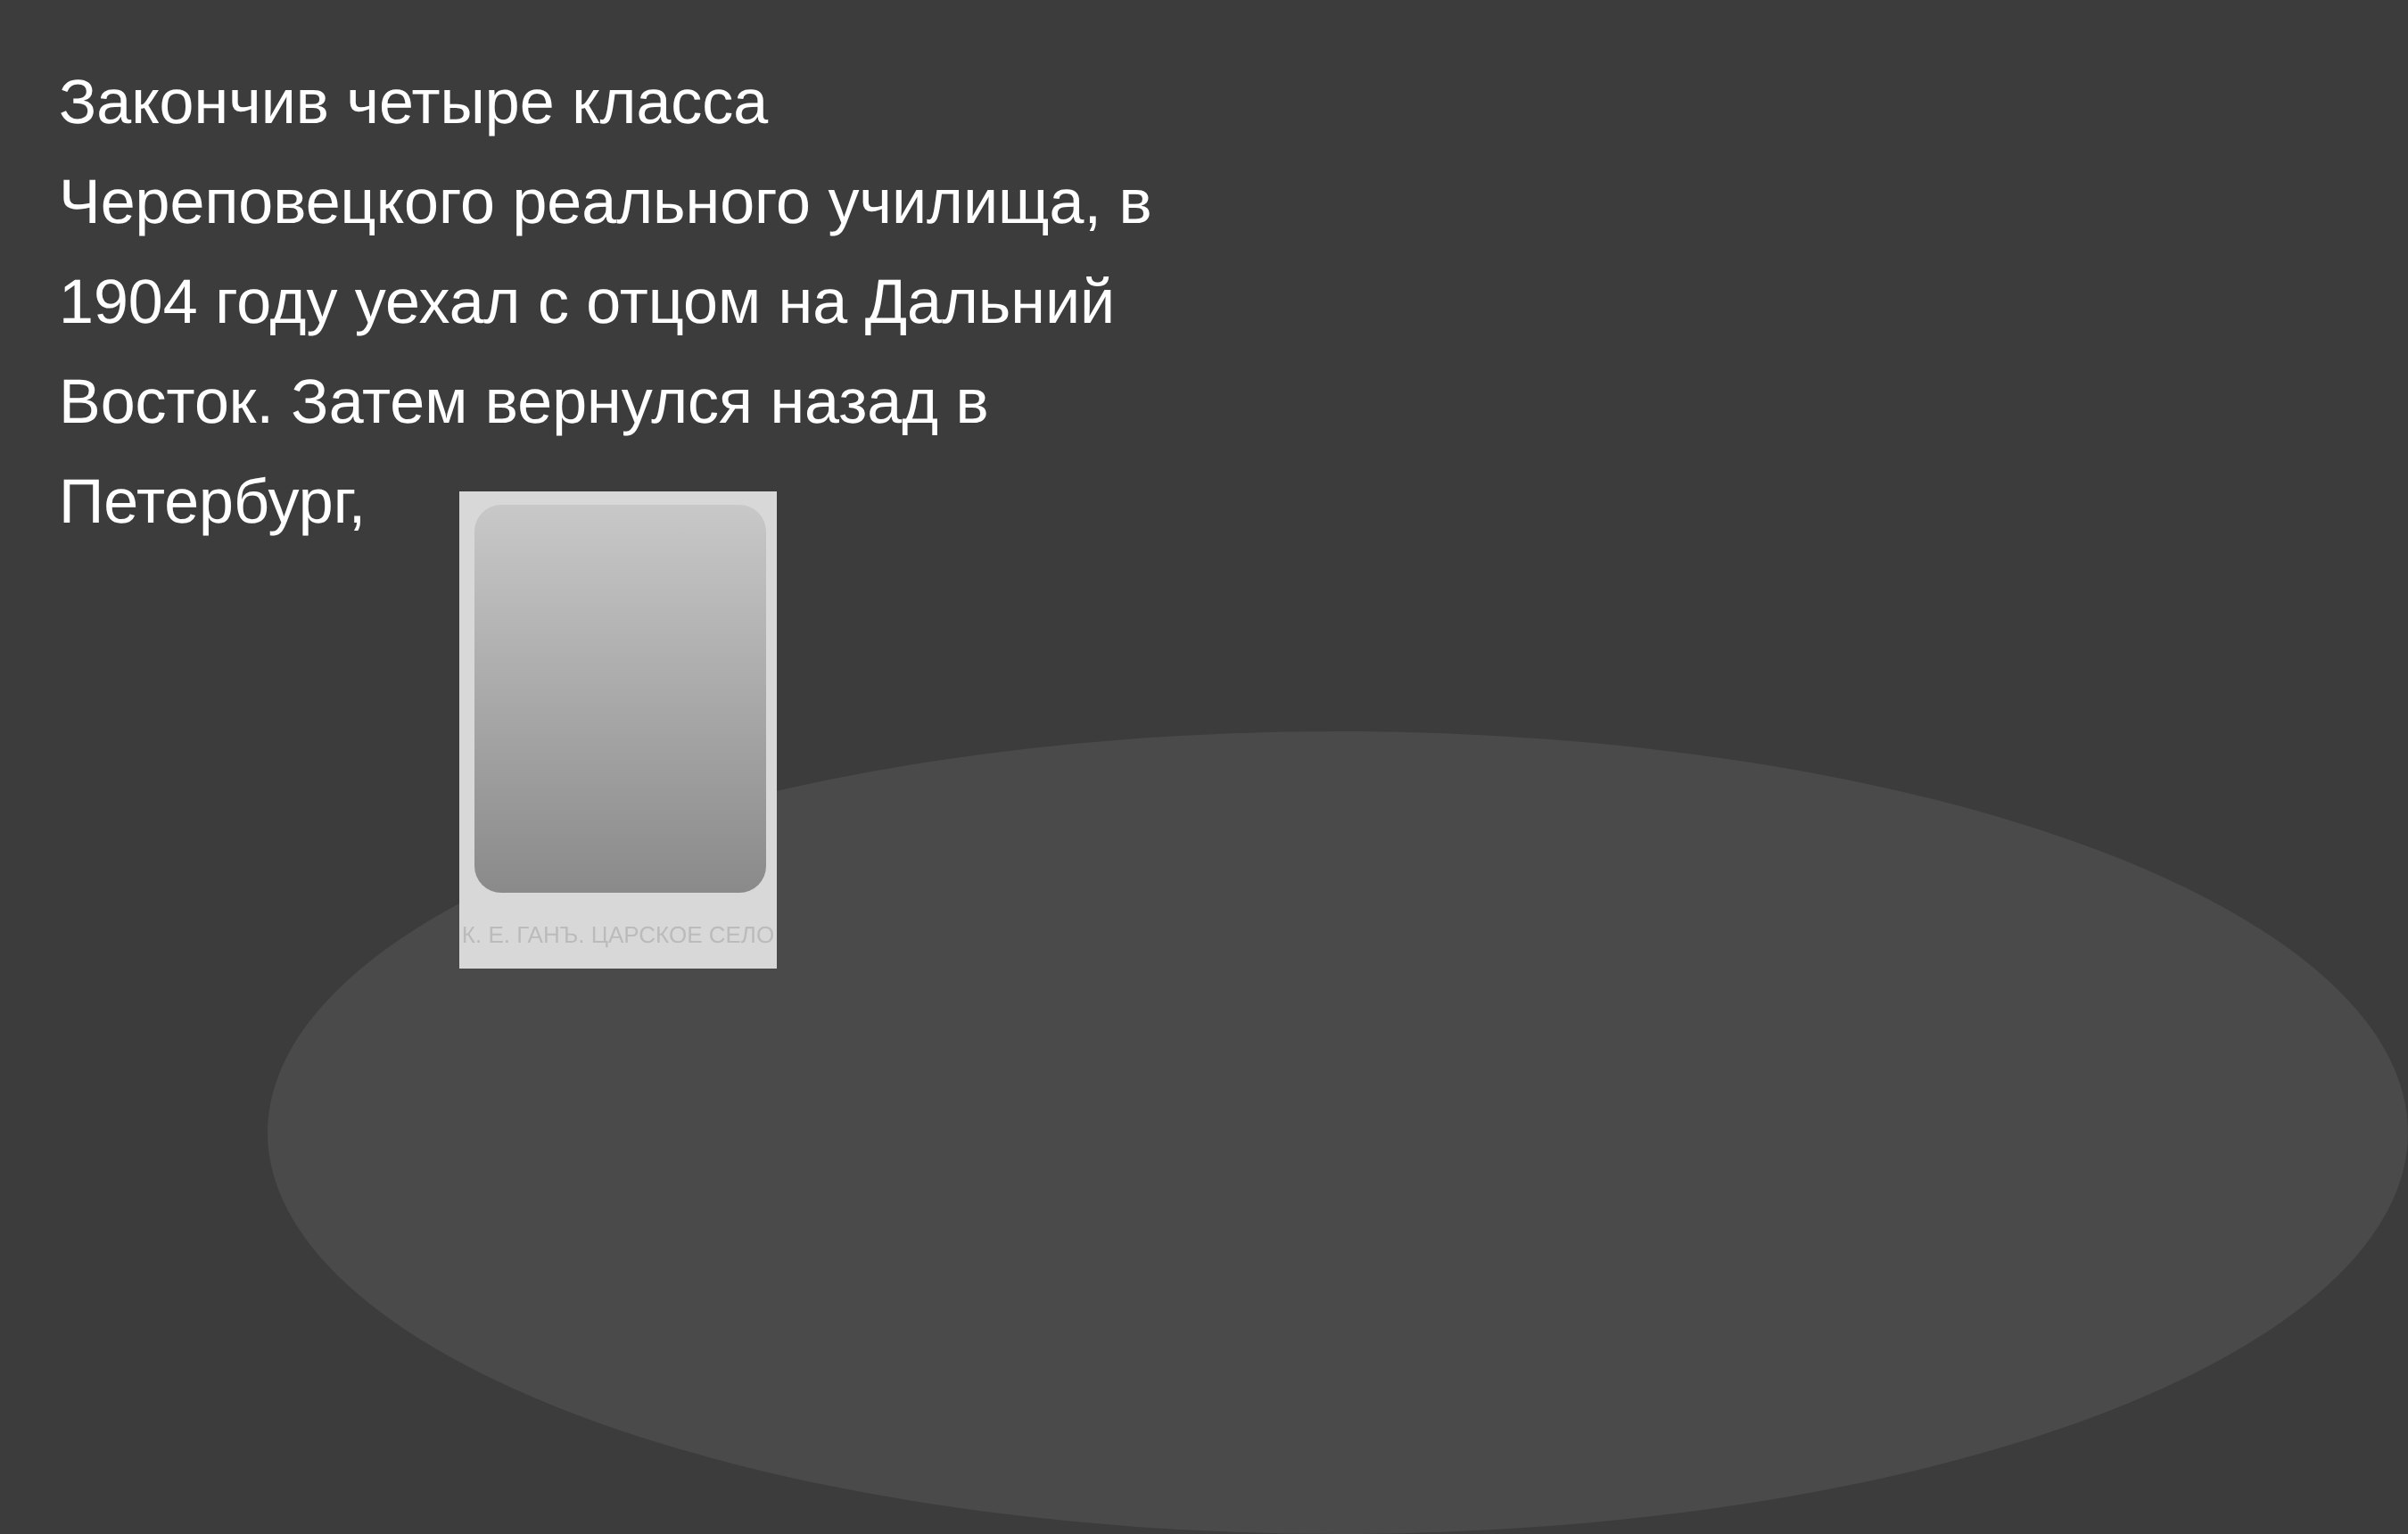Закончив четыре класса Череповецкого реального училища, в 1904 году уехал с отцом на Дальний Восток. Затем вернулся назад в Петербург,
К. Е. ГАНЪ. ЦАРСКОЕ СЕЛО